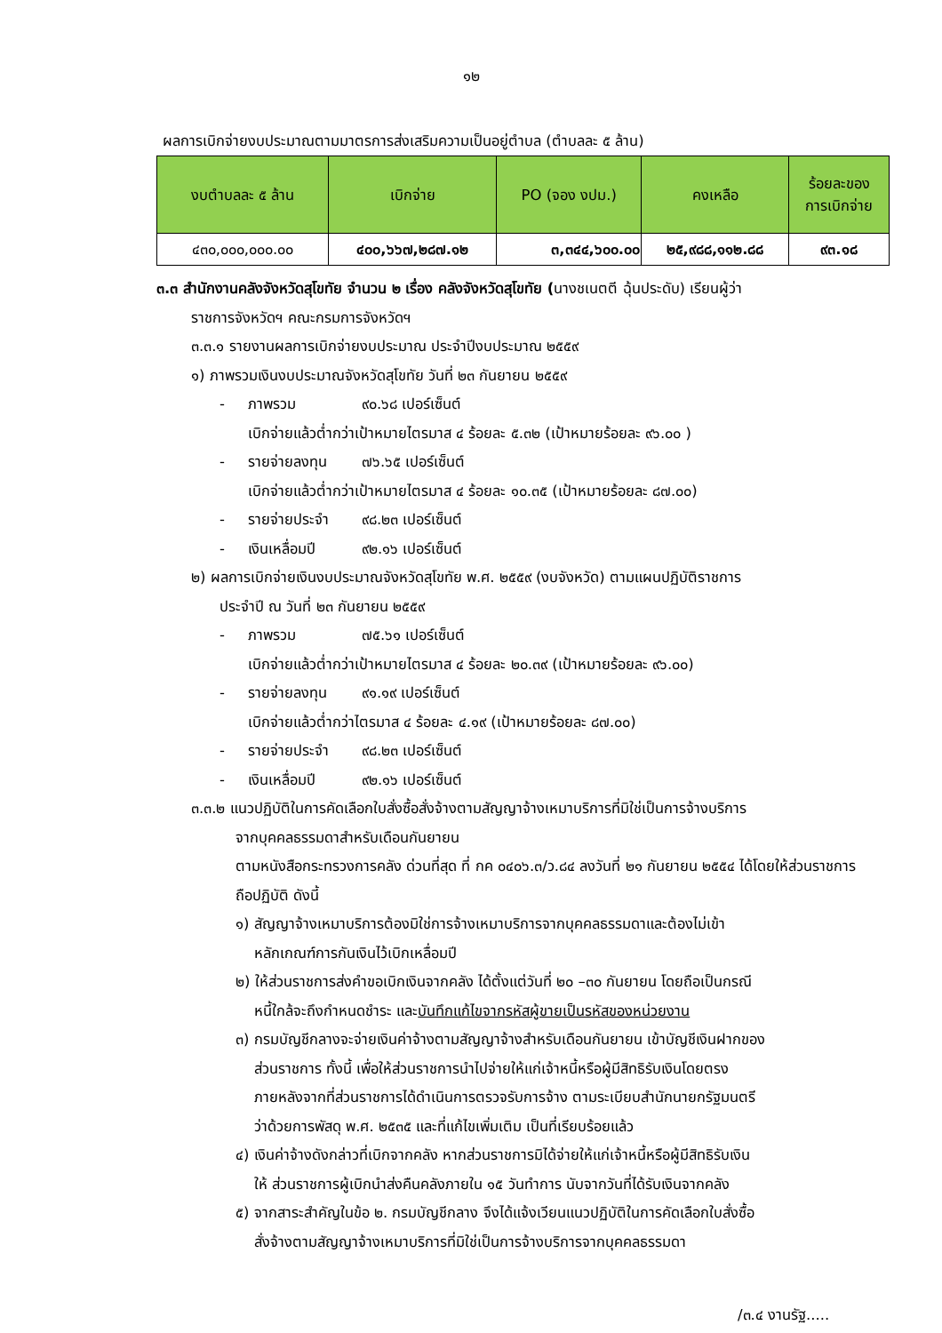๑๒
ผลการเบิกจ่ายงบประมาณตามมาตรการส่งเสริมความเป็นอยู่ตำบล (ตำบลละ ๕ ล้าน)
| งบตำบลละ ๕ ล้าน | เบิกจ่าย | PO (จอง งปม.) | คงเหลือ | ร้อยละของ การเบิกจ่าย |
| --- | --- | --- | --- | --- |
| ๔๓๐,๐๐๐,๐๐๐.๐๐ | ๔๐๐,๖๖๗,๒๘๗.๑๒ | ๓,๓๔๔,๖๐๐.๐๐ | ๒๕,๙๘๘,๑๑๒.๘๘ | ๙๓.๑๘ |
๓.๓ สำนักงานคลังจังหวัดสุโขทัย จำนวน ๒ เรื่อง คลังจังหวัดสุโขทัย (นางชเนตตี ฉุ้นประดับ) เรียนผู้ว่า
ราชการจังหวัดฯ คณะกรมการจังหวัดฯ
๓.๓.๑ รายงานผลการเบิกจ่ายงบประมาณ ประจำปีงบประมาณ ๒๕๕๙
๑) ภาพรวมเงินงบประมาณจังหวัดสุโขทัย วันที่ ๒๓ กันยายน ๒๕๕๙
- ภาพรวม ๙๐.๖๘ เปอร์เซ็นต์
เบิกจ่ายแล้วต่ำกว่าเป้าหมายไตรมาส ๔ ร้อยละ ๕.๓๒ (เป้าหมายร้อยละ ๙๖.๐๐ )
- รายจ่ายลงทุน ๗๖.๖๕ เปอร์เซ็นต์
เบิกจ่ายแล้วต่ำกว่าเป้าหมายไตรมาส ๔ ร้อยละ ๑๐.๓๕ (เป้าหมายร้อยละ ๘๗.๐๐)
- รายจ่ายประจำ ๙๘.๒๓ เปอร์เซ็นต์
- เงินเหลื่อมปี ๙๒.๑๖ เปอร์เซ็นต์
๒) ผลการเบิกจ่ายเงินงบประมาณจังหวัดสุโขทัย พ.ศ. ๒๕๕๙ (งบจังหวัด) ตามแผนปฏิบัติราชการ
ประจำปี ณ วันที่ ๒๓ กันยายน ๒๕๕๙
- ภาพรวม ๗๕.๖๑ เปอร์เซ็นต์
เบิกจ่ายแล้วต่ำกว่าเป้าหมายไตรมาส ๔ ร้อยละ ๒๐.๓๙ (เป้าหมายร้อยละ ๙๖.๐๐)
- รายจ่ายลงทุน ๙๑.๑๙ เปอร์เซ็นต์
เบิกจ่ายแล้วต่ำกว่าไตรมาส ๔ ร้อยละ ๔.๑๙ (เป้าหมายร้อยละ ๘๗.๐๐)
- รายจ่ายประจำ ๙๘.๒๓ เปอร์เซ็นต์
- เงินเหลื่อมปี ๙๒.๑๖ เปอร์เซ็นต์
๓.๓.๒ แนวปฏิบัติในการคัดเลือกใบสั่งซื้อสั่งจ้างตามสัญญาจ้างเหมาบริการที่มิใช่เป็นการจ้างบริการ
จากบุคคลธรรมดาสำหรับเดือนกันยายน
ตามหนังสือกระทรวงการคลัง ด่วนที่สุด ที่ กค ๐๔๐๖.๓/ว.๘๔ ลงวันที่ ๒๑ กันยายน ๒๕๕๔ ได้โดยให้ส่วนราชการถือปฏิบัติ ดังนี้
๑) สัญญาจ้างเหมาบริการต้องมิใช่การจ้างเหมาบริการจากบุคคลธรรมดาและต้องไม่เข้า
หลักเกณฑ์การกันเงินไว้เบิกเหลื่อมปี
๒) ให้ส่วนราชการส่งคำขอเบิกเงินจากคลัง ได้ตั้งแต่วันที่ ๒๐ –๓๐ กันยายน โดยถือเป็นกรณี
หนี้ใกล้จะถึงกำหนดชำระ และบันทึกแก้ไขจากรหัสผู้ขายเป็นรหัสของหน่วยงาน
๓) กรมบัญชีกลางจะจ่ายเงินค่าจ้างตามสัญญาจ้างสำหรับเดือนกันยายน เข้าบัญชีเงินฝากของ
ส่วนราชการ ทั้งนี้ เพื่อให้ส่วนราชการนำไปจ่ายให้แก่เจ้าหนี้หรือผู้มีสิทธิรับเงินโดยตรง
ภายหลังจากที่ส่วนราชการได้ดำเนินการตรวจรับการจ้าง ตามระเบียบสำนักนายกรัฐมนตรี
ว่าด้วยการพัสดุ พ.ศ. ๒๕๓๕ และที่แก้ไขเพิ่มเติม เป็นที่เรียบร้อยแล้ว
๔) เงินค่าจ้างดังกล่าวที่เบิกจากคลัง หากส่วนราชการมิได้จ่ายให้แก่เจ้าหนี้หรือผู้มีสิทธิรับเงิน
ให้ ส่วนราชการผู้เบิกนำส่งคืนคลังภายใน ๑๕ วันทำการ นับจากวันที่ได้รับเงินจากคลัง
๕) จากสาระสำคัญในข้อ ๒. กรมบัญชีกลาง จึงได้แจ้งเวียนแนวปฏิบัติในการคัดเลือกใบสั่งซื้อ
สั่งจ้างตามสัญญาจ้างเหมาบริการที่มิใช่เป็นการจ้างบริการจากบุคคลธรรมดา
/๓.๔ งานรัฐ.....